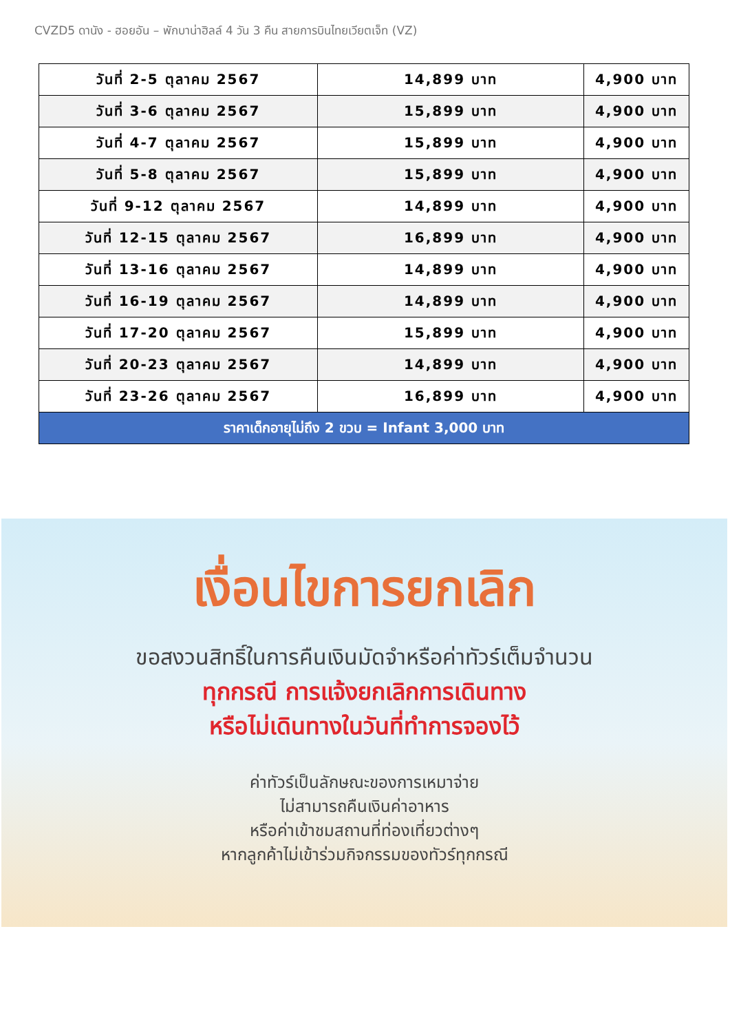CVZD5 ดานัง - ฮอยอัน – พักบาน่าฮิลล์ 4 วัน 3 คืน สายการบินไทยเวียตเจ็ท (VZ)
| วันที่ 2-5 ตุลาคม 2567 | 14,899 บาท | 4,900 บาท |
| วันที่ 3-6 ตุลาคม 2567 | 15,899 บาท | 4,900 บาท |
| วันที่ 4-7 ตุลาคม 2567 | 15,899 บาท | 4,900 บาท |
| วันที่ 5-8 ตุลาคม 2567 | 15,899 บาท | 4,900 บาท |
| วันที่ 9-12 ตุลาคม 2567 | 14,899 บาท | 4,900 บาท |
| วันที่ 12-15 ตุลาคม 2567 | 16,899 บาท | 4,900 บาท |
| วันที่ 13-16 ตุลาคม 2567 | 14,899 บาท | 4,900 บาท |
| วันที่ 16-19 ตุลาคม 2567 | 14,899 บาท | 4,900 บาท |
| วันที่ 17-20 ตุลาคม 2567 | 15,899 บาท | 4,900 บาท |
| วันที่ 20-23 ตุลาคม 2567 | 14,899 บาท | 4,900 บาท |
| วันที่ 23-26 ตุลาคม 2567 | 16,899 บาท | 4,900 บาท |
| ราคาเด็กอายุไม่ถึง 2 ขวบ = Infant 3,000 บาท | | |
เงื่อนไขการยกเลิก
ขอสงวนสิทธิ์ในการคืนเงินมัดจำหรือค่าทัวร์เต็มจำนวน
ทุกกรณี การแจ้งยกเลิกการเดินทาง
หรือไม่เดินทางในวันที่ทำการจองไว้
ค่าทัวร์เป็นลักษณะของการเหมาจ่าย
ไม่สามารถคืนเงินค่าอาหาร
หรือค่าเข้าชมสถานที่ท่องเที่ยวต่างๆ
หากลูกค้าไม่เข้าร่วมกิจกรรมของทัวร์ทุกกรณี